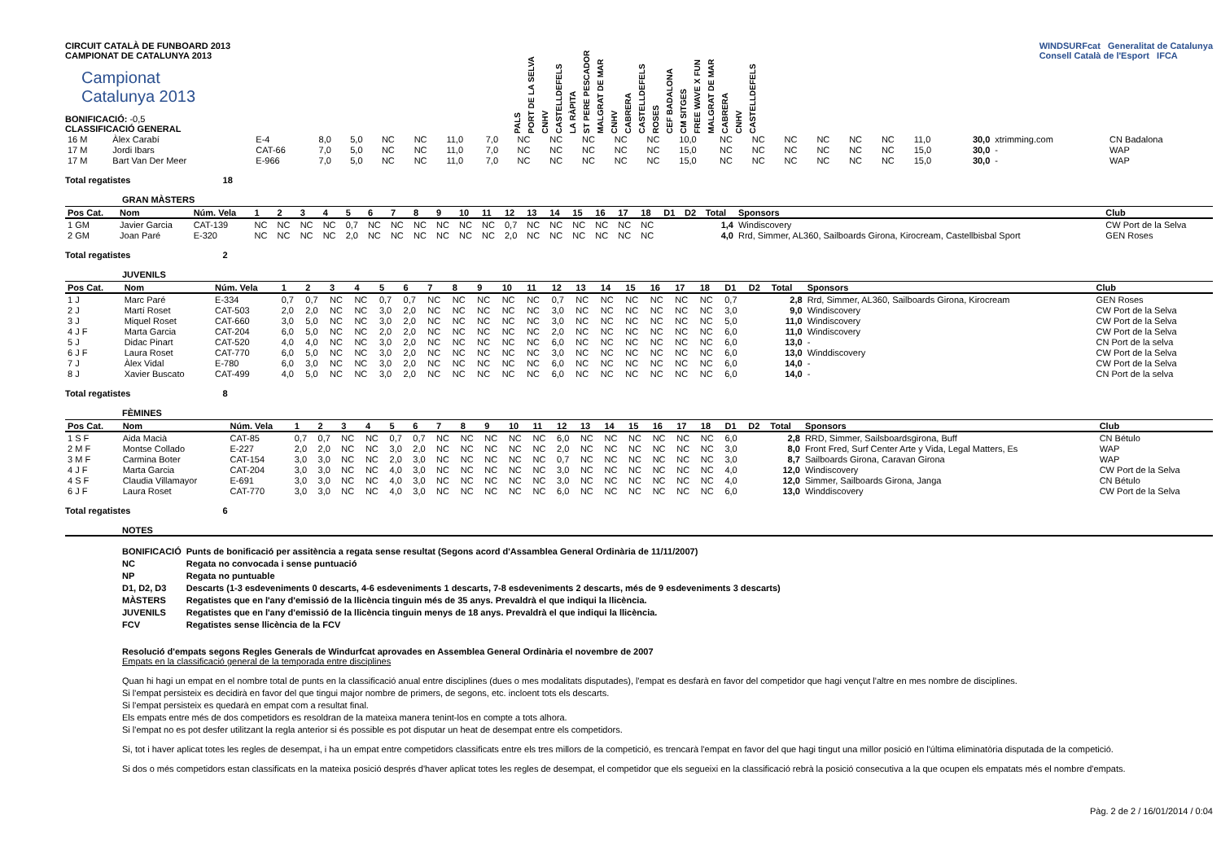CIRCUIT CATALÀ DE FUNBOARD 2013
CAMPIONAT DE CATALUNYA 2013
Campionat
Catalunya 2013
BONIFICACIÓ: -0,5
CLASSIFICACIÓ GENERAL
| PALS | PORT DE LA SELVA | CNHV | CASTELLDEFELS | LA RÀPITA | ST PERE PESCADOR | MALGRAT DE MAR | CNHV | CABRERA | CASTELLDEFELS | ROSES | CEF BADALONA | CM SITGES | FREE WAVE X FUN | MALGRAT DE MAR | CABRERA | CNHV | CASTELLDEFELS |
| --- | --- | --- | --- | --- | --- | --- | --- | --- | --- | --- | --- | --- | --- | --- | --- | --- | --- |
WINDSURFcat Generalitat de Catalunya
Consell Català de l'Esport IFCA
| 16 M | Àlex Carabí | E-4 | 8,0 | 5,0 | NC | NC | 11,0 | 7,0 | NC | NC | NC | NC | NC | 10,0 | NC | NC | NC | NC | NC | NC | 11,0 | 30,0 | xtrimming.com | CN Badalona |
| 17 M | Jordi Ibars | CAT-66 | 7,0 | 5,0 | NC | NC | 11,0 | 7,0 | NC | NC | NC | NC | NC | 15,0 | NC | NC | NC | NC | NC | NC | 15,0 | 30,0 | - | WAP |
| 17 M | Bart Van Der Meer | E-966 | 7,0 | 5,0 | NC | NC | 11,0 | 7,0 | NC | NC | NC | NC | NC | 15,0 | NC | NC | NC | NC | NC | NC | 15,0 | 30,0 | - | WAP |
Total regatistes 18
GRAN MÀSTERS
| Pos Cat. | Nom | Núm. Vela | 1 | 2 | 3 | 4 | 5 | 6 | 7 | 8 | 9 | 10 | 11 | 12 | 13 | 14 | 15 | 16 | 17 | 18 | D1 | D2 | Total | Sponsors | Club |
| --- | --- | --- | --- | --- | --- | --- | --- | --- | --- | --- | --- | --- | --- | --- | --- | --- | --- | --- | --- | --- | --- | --- | --- | --- | --- |
| 1 GM | Javier Garcia | CAT-139 | NC | NC | NC | NC | 0,7 | NC | NC | NC | NC | NC | NC | 0,7 | NC | NC | NC | NC | NC | NC | | | 1,4 | Windiscovery | CW Port de la Selva |
| 2 GM | Joan Paré | E-320 | NC | NC | NC | NC | 2,0 | NC | NC | NC | NC | NC | NC | 2,0 | NC | NC | NC | NC | NC | NC | | | 4,0 | Rrd, Simmer, AL360, Sailboards Girona, Kirocream, Castellbisbal Sport | GEN Roses |
Total regatistes 2
JUVENILS
| Pos Cat. | Nom | Núm. Vela | 1 | 2 | 3 | 4 | 5 | 6 | 7 | 8 | 9 | 10 | 11 | 12 | 13 | 14 | 15 | 16 | 17 | 18 | D1 | D2 | Total | Sponsors | Club |
| --- | --- | --- | --- | --- | --- | --- | --- | --- | --- | --- | --- | --- | --- | --- | --- | --- | --- | --- | --- | --- | --- | --- | --- | --- | --- |
| 1 J | Marc Paré | E-334 | 0,7 | 0,7 | NC | NC | 0,7 | 0,7 | NC | NC | NC | NC | NC | 0,7 | NC | NC | NC | NC | NC | NC | 0,7 | | 2,8 | Rrd, Simmer, AL360, Sailboards Girona, Kirocream | GEN Roses |
| 2 J | Martí Roset | CAT-503 | 2,0 | 2,0 | NC | NC | 3,0 | 2,0 | NC | NC | NC | NC | NC | 3,0 | NC | NC | NC | NC | NC | NC | 3,0 | | 9,0 | Windiscovery | CW Port de la Selva |
| 3 J | Miquel Roset | CAT-660 | 3,0 | 5,0 | NC | NC | 3,0 | 2,0 | NC | NC | NC | NC | NC | 3,0 | NC | NC | NC | NC | NC | NC | 5,0 | | 11,0 | Windiscovery | CW Port de la Selva |
| 4 J F | Marta Garcia | CAT-204 | 6,0 | 5,0 | NC | NC | 2,0 | 2,0 | NC | NC | NC | NC | NC | 2,0 | NC | NC | NC | NC | NC | NC | 6,0 | | 11,0 | Windiscovery | CW Port de la Selva |
| 5 J | Didac Pinart | CAT-520 | 4,0 | 4,0 | NC | NC | 3,0 | 2,0 | NC | NC | NC | NC | NC | 6,0 | NC | NC | NC | NC | NC | NC | 6,0 | | 13,0 | - | CN Port de la selva |
| 6 J F | Laura Roset | CAT-770 | 6,0 | 5,0 | NC | NC | 3,0 | 2,0 | NC | NC | NC | NC | NC | 3,0 | NC | NC | NC | NC | NC | NC | 6,0 | | 13,0 | Winddiscovery | CW Port de la Selva |
| 7 J | Àlex Vidal | E-780 | 6,0 | 3,0 | NC | NC | 3,0 | 2,0 | NC | NC | NC | NC | NC | 6,0 | NC | NC | NC | NC | NC | NC | 6,0 | | 14,0 | - | CW Port de la Selva |
| 8 J | Xavier Buscato | CAT-499 | 4,0 | 5,0 | NC | NC | 3,0 | 2,0 | NC | NC | NC | NC | NC | 6,0 | NC | NC | NC | NC | NC | NC | 6,0 | | 14,0 | - | CN Port de la selva |
Total regatistes 8
FÈMINES
| Pos Cat. | Nom | Núm. Vela | 1 | 2 | 3 | 4 | 5 | 6 | 7 | 8 | 9 | 10 | 11 | 12 | 13 | 14 | 15 | 16 | 17 | 18 | D1 | D2 | Total | Sponsors | Club |
| --- | --- | --- | --- | --- | --- | --- | --- | --- | --- | --- | --- | --- | --- | --- | --- | --- | --- | --- | --- | --- | --- | --- | --- | --- | --- |
| 1 S F | Aida Macià | CAT-85 | 0,7 | 0,7 | NC | NC | 0,7 | 0,7 | NC | NC | NC | NC | NC | 6,0 | NC | NC | NC | NC | NC | NC | 6,0 | | 2,8 | RRD, Simmer, Sailsboardsgirona, Buff | CN Bétulo |
| 2 M F | Montse Collado | E-227 | 2,0 | 2,0 | NC | NC | 3,0 | 2,0 | NC | NC | NC | NC | NC | 2,0 | NC | NC | NC | NC | NC | NC | 3,0 | | 8,0 | Front Fred, Surf Center Arte y Vida, Legal Matters, Es | WAP |
| 3 M F | Carmina Boter | CAT-154 | 3,0 | 3,0 | NC | NC | 2,0 | 3,0 | NC | NC | NC | NC | NC | 0,7 | NC | NC | NC | NC | NC | NC | 3,0 | | 8,7 | Sailboards Girona, Caravan Girona | WAP |
| 4 J F | Marta Garcia | CAT-204 | 3,0 | 3,0 | NC | NC | 4,0 | 3,0 | NC | NC | NC | NC | NC | 3,0 | NC | NC | NC | NC | NC | NC | 4,0 | | 12,0 | Windiscovery | CW Port de la Selva |
| 4 S F | Claudia Villamayor | E-691 | 3,0 | 3,0 | NC | NC | 4,0 | 3,0 | NC | NC | NC | NC | NC | 3,0 | NC | NC | NC | NC | NC | NC | 4,0 | | 12,0 | Simmer, Sailboards Girona, Janga | CN Bétulo |
| 6 J F | Laura Roset | CAT-770 | 3,0 | 3,0 | NC | NC | 4,0 | 3,0 | NC | NC | NC | NC | NC | 6,0 | NC | NC | NC | NC | NC | NC | 6,0 | | 13,0 | Winddiscovery | CW Port de la Selva |
Total regatistes 6
NOTES
| BONIFICACIÓ | Punts de bonificació per assitència a regata sense resultat (Segons acord d'Assamblea General Ordinària de 11/11/2007) |
| NC | Regata no convocada i sense puntuació |
| NP | Regata no puntuable |
| D1, D2, D3 | Descarts (1-3 esdeveniments 0 descarts, 4-6 esdeveniments 1 descarts, 7-8 esdeveniments 2 descarts, més de 9 esdeveniments 3 descarts) |
| MÀSTERS | Regatistes que en l'any d'emissió de la llicència tinguin més de 35 anys. Prevaldrà el que indiqui la llicència. |
| JUVENILS | Regatistes que en l'any d'emissió de la llicència tinguin menys de 18 anys. Prevaldrà el que indiqui la llicència. |
| FCV | Regatistes sense llicència de la FCV |
Resolució d'empats segons Regles Generals de Windurfcat aprovades en Assemblea General Ordinària el novembre de 2007
Empats en la classificació general de la temporada entre disciplines
Quan hi hagi un empat en el nombre total de punts en la classificació anual entre disciplines (dues o mes modalitats disputades), l'empat es desfarà en favor del competidor que hagi vençut l'altre en mes nombre de disciplines.
Si l'empat persisteix es decidirà en favor del que tingui major nombre de primers, de segons, etc. incloent tots els descarts.
Si l'empat persisteix es quedarà en empat com a resultat final.
Els empats entre més de dos competidors es resoldran de la mateixa manera tenint-los en compte a tots alhora.
Si l'empat no es pot desfer utilitzant la regla anterior si és possible es pot disputar un heat de desempat entre els competidors.
Si, tot i haver aplicat totes les regles de desempat, i ha un empat entre competidors classificats entre els tres millors de la competició, es trencarà l'empat en favor del que hagi tingut una millor posició en l'última eliminatòria disputada de la competició.
Si dos o més competidors estan classificats en la mateixa posició després d'haver aplicat totes les regles de desempat, el competidor que els segueixi en la classificació rebrà la posició consecutiva a la que ocupen els empatats més el nombre d'empats.
Pàg. 2 de 2 / 16/01/2014 / 0:04